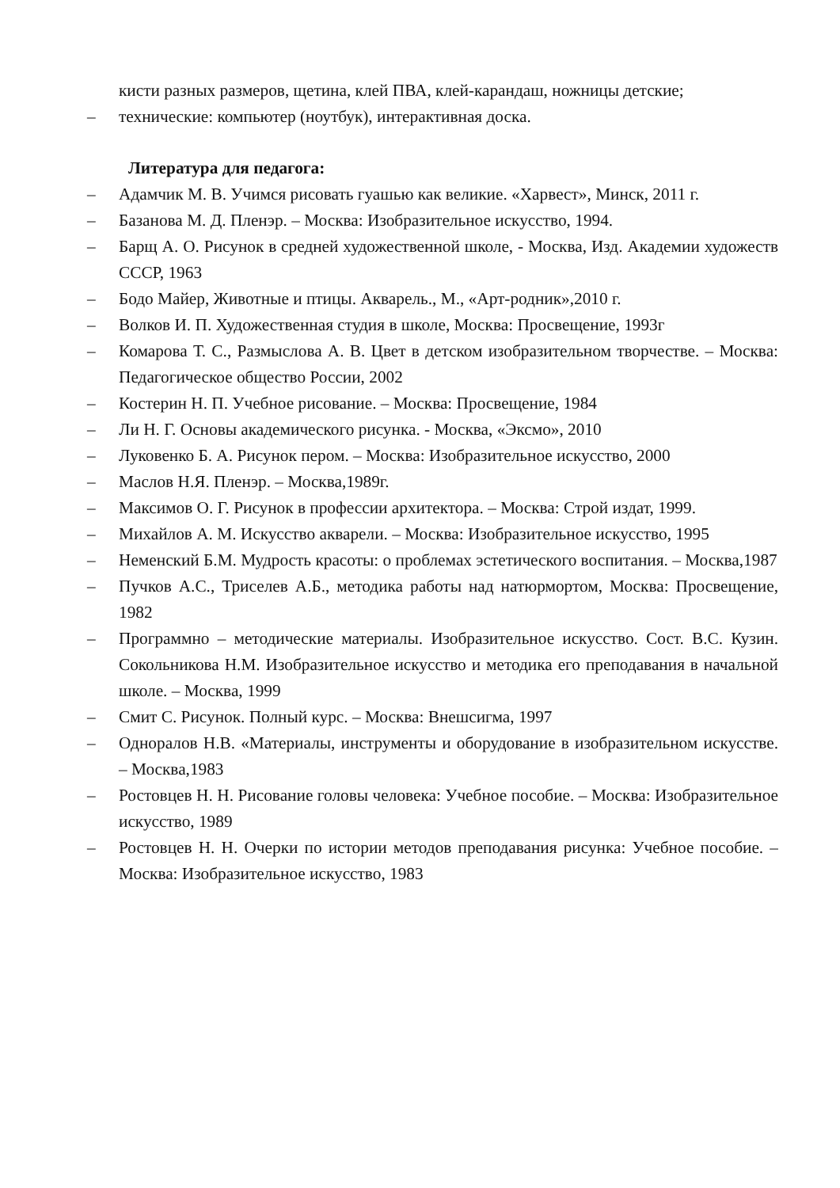кисти разных размеров, щетина, клей ПВА, клей-карандаш, ножницы детские;
– технические: компьютер (ноутбук), интерактивная доска.
Литература для педагога:
– Адамчик М. В. Учимся рисовать гуашью как великие. «Харвест», Минск, 2011 г.
– Базанова М. Д. Пленэр. – Москва: Изобразительное искусство, 1994.
– Барщ А. О. Рисунок в средней художественной школе, - Москва, Изд. Академии художеств СССР, 1963
– Бодо Майер, Животные и птицы. Акварель., М., «Арт-родник»,2010 г.
– Волков И. П. Художественная студия в школе, Москва: Просвещение, 1993г
– Комарова Т. С., Размыслова А. В. Цвет в детском изобразительном творчестве. – Москва: Педагогическое общество России, 2002
– Костерин Н. П. Учебное рисование. – Москва: Просвещение, 1984
– Ли Н. Г. Основы академического рисунка. - Москва, «Эксмо», 2010
– Луковенко Б. А. Рисунок пером. – Москва: Изобразительное искусство, 2000
– Маслов Н.Я. Пленэр. – Москва,1989г.
– Максимов О. Г. Рисунок в профессии архитектора. – Москва: Строй издат, 1999.
– Михайлов А. М. Искусство акварели. – Москва: Изобразительное искусство, 1995
– Неменский Б.М. Мудрость красоты: о проблемах эстетического воспитания. – Москва,1987
– Пучков А.С., Триселев А.Б., методика работы над натюрмортом, Москва: Просвещение, 1982
– Программно – методические материалы. Изобразительное искусство. Сост. В.С. Кузин. Сокольникова Н.М. Изобразительное искусство и методика его преподавания в начальной школе. – Москва, 1999
– Смит С. Рисунок. Полный курс. – Москва: Внешсигма, 1997
– Одноралов Н.В. «Материалы, инструменты и оборудование в изобразительном искусстве. – Москва,1983
– Ростовцев Н. Н. Рисование головы человека: Учебное пособие. – Москва: Изобразительное искусство, 1989
– Ростовцев Н. Н. Очерки по истории методов преподавания рисунка: Учебное пособие. – Москва: Изобразительное искусство, 1983